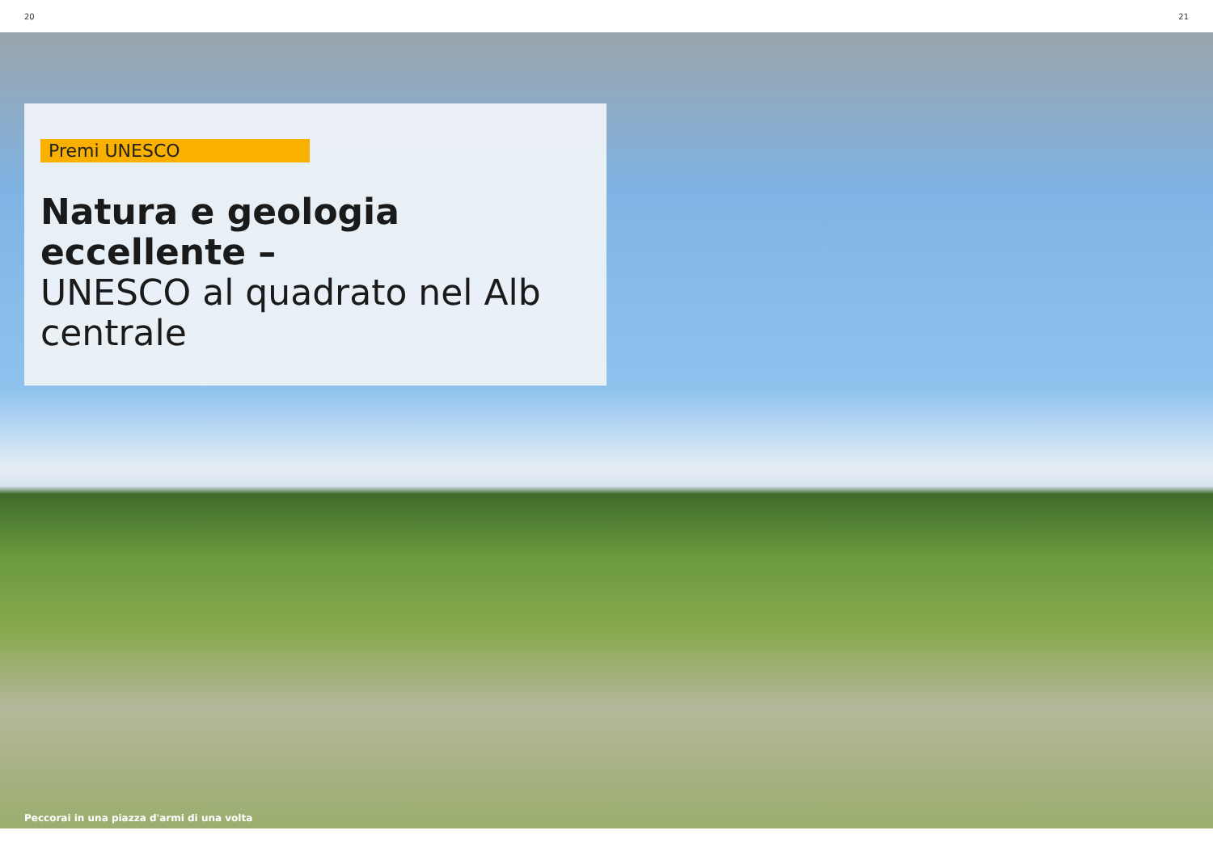20 21
Premi UNESCO
Natura e geologia eccellente –
UNESCO al quadrato nel Alb centrale
Peccorai in una piazza d'armi di una volta